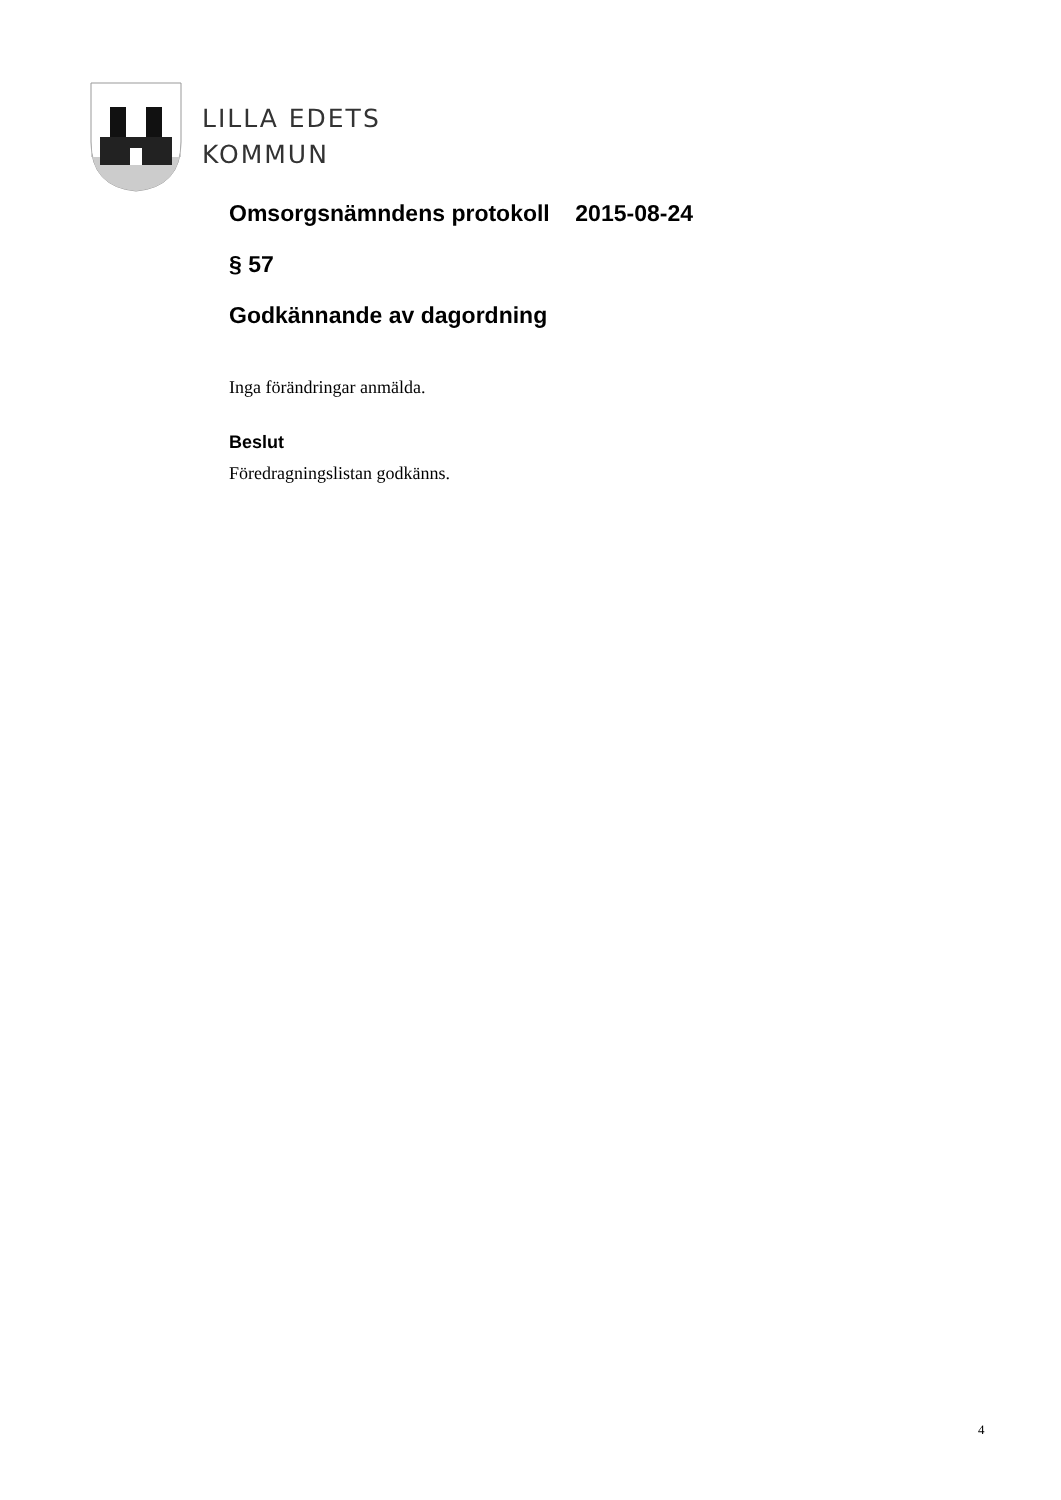LILLA EDETS
KOMMUN
Omsorgsnämndens protokoll 2015-08-24
§ 57
Godkännande av dagordning
Inga förändringar anmälda.
Beslut
Föredragningslistan godkänns.
4